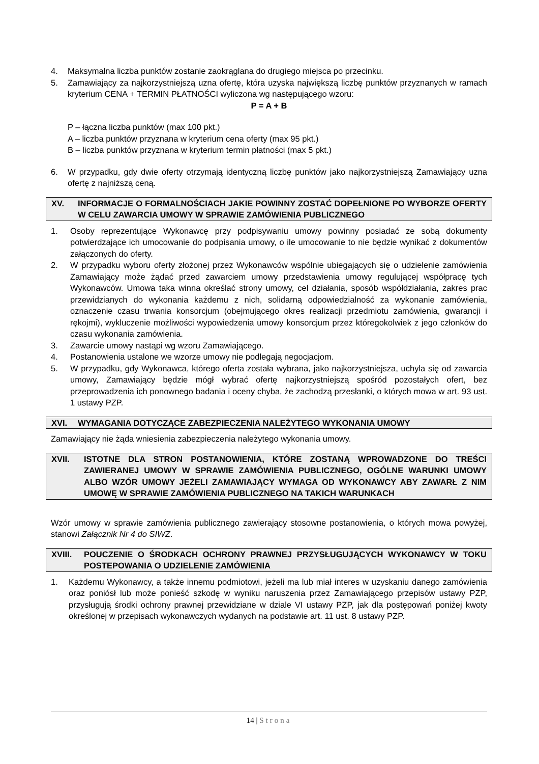4. Maksymalna liczba punktów zostanie zaokrąglana do drugiego miejsca po przecinku.
5. Zamawiający za najkorzystniejszą uzna ofertę, która uzyska największą liczbę punktów przyznanych w ramach kryterium CENA + TERMIN PŁATNOŚCI wyliczona wg następującego wzoru:
P = A + B
P – łączna liczba punktów (max 100 pkt.)
A – liczba punktów przyznana w kryterium cena oferty (max 95 pkt.)
B – liczba punktów przyznana w kryterium termin płatności (max 5 pkt.)
6. W przypadku, gdy dwie oferty otrzymają identyczną liczbę punktów jako najkorzystniejszą Zamawiający uzna ofertę z najniższą ceną.
XV. INFORMACJE O FORMALNOŚCIACH JAKIE POWINNY ZOSTAĆ DOPEŁNIONE PO WYBORZE OFERTY W CELU ZAWARCIA UMOWY W SPRAWIE ZAMÓWIENIA PUBLICZNEGO
1. Osoby reprezentujące Wykonawcę przy podpisywaniu umowy powinny posiadać ze sobą dokumenty potwierdzające ich umocowanie do podpisania umowy, o ile umocowanie to nie będzie wynikać z dokumentów załączonych do oferty.
2. W przypadku wyboru oferty złożonej przez Wykonawców wspólnie ubiegających się o udzielenie zamówienia Zamawiający może żądać przed zawarciem umowy przedstawienia umowy regulującej współpracę tych Wykonawców. Umowa taka winna określać strony umowy, cel działania, sposób współdziałania, zakres prac przewidzianych do wykonania każdemu z nich, solidarną odpowiedzialność za wykonanie zamówienia, oznaczenie czasu trwania konsorcjum (obejmującego okres realizacji przedmiotu zamówienia, gwarancji i rękojmi), wykluczenie możliwości wypowiedzenia umowy konsorcjum przez któregokolwiek z jego członków do czasu wykonania zamówienia.
3. Zawarcie umowy nastąpi wg wzoru Zamawiającego.
4. Postanowienia ustalone we wzorze umowy nie podlegają negocjacjom.
5. W przypadku, gdy Wykonawca, którego oferta została wybrana, jako najkorzystniejsza, uchyla się od zawarcia umowy, Zamawiający będzie mógł wybrać ofertę najkorzystniejszą spośród pozostałych ofert, bez przeprowadzenia ich ponownego badania i oceny chyba, że zachodzą przesłanki, o których mowa w art. 93 ust. 1 ustawy PZP.
XVI. WYMAGANIA DOTYCZĄCE ZABEZPIECZENIA NALEŻYTEGO WYKONANIA UMOWY
Zamawiający nie żąda wniesienia zabezpieczenia należytego wykonania umowy.
XVII. ISTOTNE DLA STRON POSTANOWIENIA, KTÓRE ZOSTANĄ WPROWADZONE DO TREŚCI ZAWIERANEJ UMOWY W SPRAWIE ZAMÓWIENIA PUBLICZNEGO, OGÓLNE WARUNKI UMOWY ALBO WZÓR UMOWY JEŻELI ZAMAWIAJĄCY WYMAGA OD WYKONAWCY ABY ZAWARŁ Z NIM UMOWĘ W SPRAWIE ZAMÓWIENIA PUBLICZNEGO NA TAKICH WARUNKACH
Wzór umowy w sprawie zamówienia publicznego zawierający stosowne postanowienia, o których mowa powyżej, stanowi Załącznik Nr 4 do SIWZ.
XVIII. POUCZENIE O ŚRODKACH OCHRONY PRAWNEJ PRZYSŁUGUJĄCYCH WYKONAWCY W TOKU POSTEPOWANIA O UDZIELENIE ZAMÓWIENIA
1. Każdemu Wykonawcy, a także innemu podmiotowi, jeżeli ma lub miał interes w uzyskaniu danego zamówienia oraz poniósł lub może ponieść szkodę w wyniku naruszenia przez Zamawiającego przepisów ustawy PZP, przysługują środki ochrony prawnej przewidziane w dziale VI ustawy PZP, jak dla postępowań poniżej kwoty określonej w przepisach wykonawczych wydanych na podstawie art. 11 ust. 8 ustawy PZP.
14 | Strona